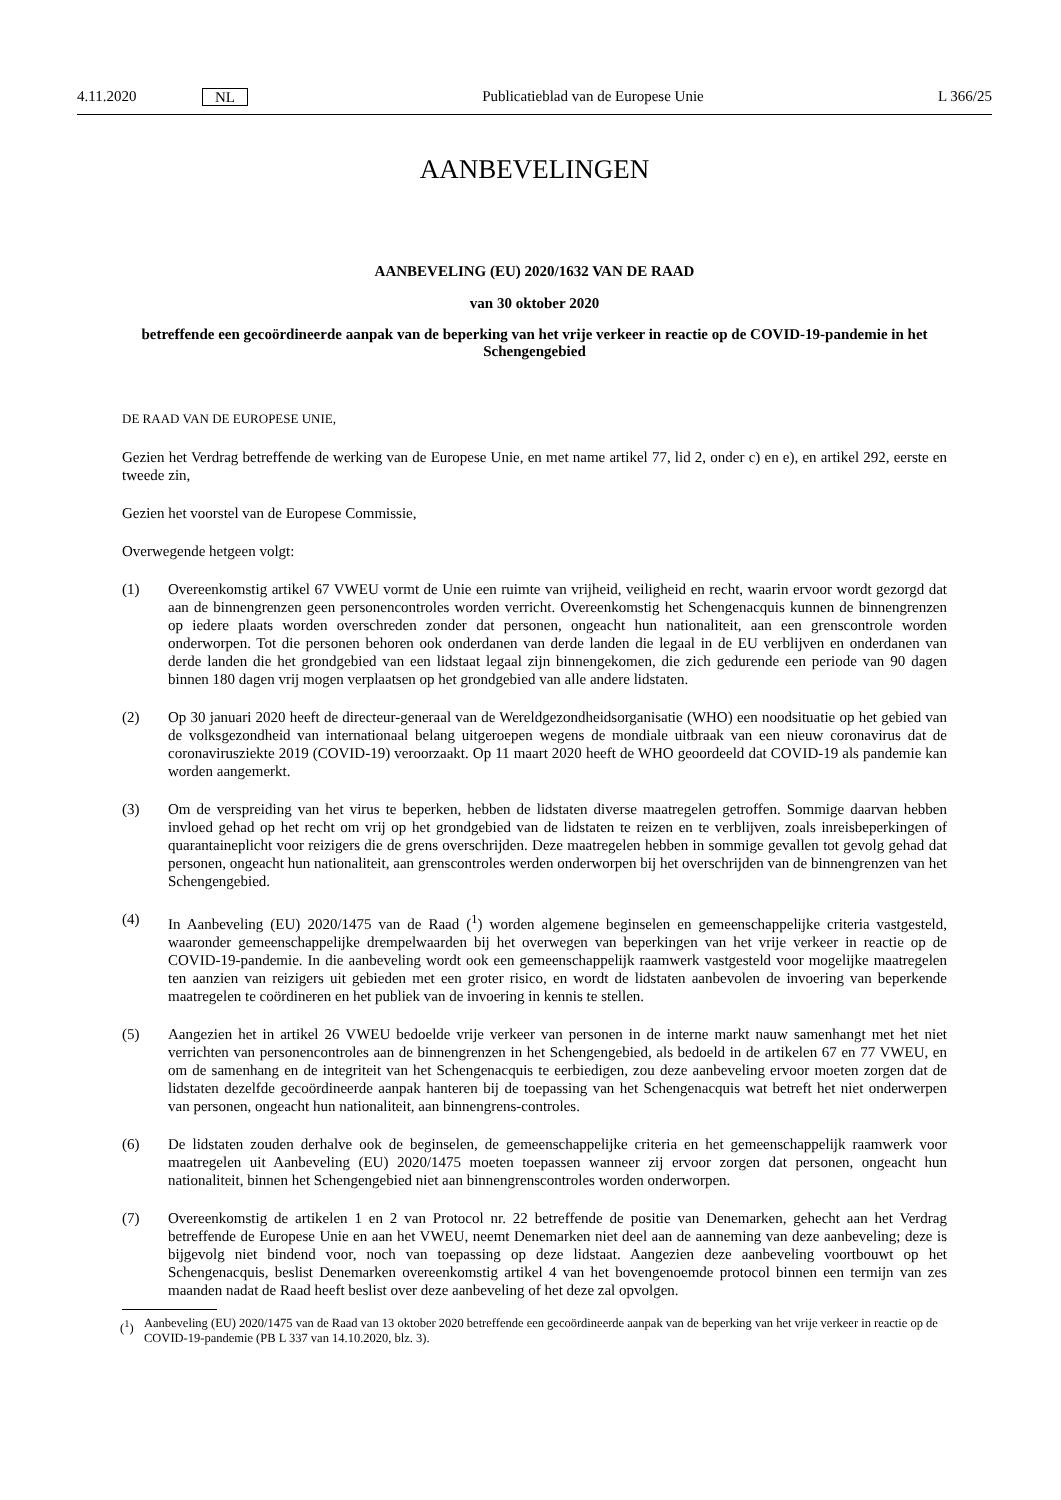4.11.2020 NL Publicatieblad van de Europese Unie L 366/25
AANBEVELINGEN
AANBEVELING (EU) 2020/1632 VAN DE RAAD
van 30 oktober 2020
betreffende een gecoördineerde aanpak van de beperking van het vrije verkeer in reactie op de COVID-19-pandemie in het Schengengebied
DE RAAD VAN DE EUROPESE UNIE,
Gezien het Verdrag betreffende de werking van de Europese Unie, en met name artikel 77, lid 2, onder c) en e), en artikel 292, eerste en tweede zin,
Gezien het voorstel van de Europese Commissie,
Overwegende hetgeen volgt:
(1) Overeenkomstig artikel 67 VWEU vormt de Unie een ruimte van vrijheid, veiligheid en recht, waarin ervoor wordt gezorgd dat aan de binnengrenzen geen personencontroles worden verricht. Overeenkomstig het Schengenacquis kunnen de binnengrenzen op iedere plaats worden overschreden zonder dat personen, ongeacht hun nationaliteit, aan een grenscontrole worden onderworpen. Tot die personen behoren ook onderdanen van derde landen die legaal in de EU verblijven en onderdanen van derde landen die het grondgebied van een lidstaat legaal zijn binnengekomen, die zich gedurende een periode van 90 dagen binnen 180 dagen vrij mogen verplaatsen op het grondgebied van alle andere lidstaten.
(2) Op 30 januari 2020 heeft de directeur-generaal van de Wereldgezondheidsorganisatie (WHO) een noodsituatie op het gebied van de volksgezondheid van internationaal belang uitgeroepen wegens de mondiale uitbraak van een nieuw coronavirus dat de coronavirusziekte 2019 (COVID-19) veroorzaakt. Op 11 maart 2020 heeft de WHO geoordeeld dat COVID-19 als pandemie kan worden aangemerkt.
(3) Om de verspreiding van het virus te beperken, hebben de lidstaten diverse maatregelen getroffen. Sommige daarvan hebben invloed gehad op het recht om vrij op het grondgebied van de lidstaten te reizen en te verblijven, zoals inreisbeperkingen of quarantaineplicht voor reizigers die de grens overschrijden. Deze maatregelen hebben in sommige gevallen tot gevolg gehad dat personen, ongeacht hun nationaliteit, aan grenscontroles werden onderworpen bij het overschrijden van de binnengrenzen van het Schengengebied.
(4) In Aanbeveling (EU) 2020/1475 van de Raad (<sup>1</sup>) worden algemene beginselen en gemeenschappelijke criteria vastgesteld, waaronder gemeenschappelijke drempelwaarden bij het overwegen van beperkingen van het vrije verkeer in reactie op de COVID-19-pandemie. In die aanbeveling wordt ook een gemeenschappelijk raamwerk vastgesteld voor mogelijke maatregelen ten aanzien van reizigers uit gebieden met een groter risico, en wordt de lidstaten aanbevolen de invoering van beperkende maatregelen te coördineren en het publiek van de invoering in kennis te stellen.
(5) Aangezien het in artikel 26 VWEU bedoelde vrije verkeer van personen in de interne markt nauw samenhangt met het niet verrichten van personencontroles aan de binnengrenzen in het Schengengebied, als bedoeld in de artikelen 67 en 77 VWEU, en om de samenhang en de integriteit van het Schengenacquis te eerbiedigen, zou deze aanbeveling ervoor moeten zorgen dat de lidstaten dezelfde gecoördineerde aanpak hanteren bij de toepassing van het Schengenacquis wat betreft het niet onderwerpen van personen, ongeacht hun nationaliteit, aan binnengrens-controles.
(6) De lidstaten zouden derhalve ook de beginselen, de gemeenschappelijke criteria en het gemeenschappelijk raamwerk voor maatregelen uit Aanbeveling (EU) 2020/1475 moeten toepassen wanneer zij ervoor zorgen dat personen, ongeacht hun nationaliteit, binnen het Schengengebied niet aan binnengrenscontroles worden onderworpen.
(7) Overeenkomstig de artikelen 1 en 2 van Protocol nr. 22 betreffende de positie van Denemarken, gehecht aan het Verdrag betreffende de Europese Unie en aan het VWEU, neemt Denemarken niet deel aan de aanneming van deze aanbeveling; deze is bijgevolg niet bindend voor, noch van toepassing op deze lidstaat. Aangezien deze aanbeveling voortbouwt op het Schengenacquis, beslist Denemarken overeenkomstig artikel 4 van het bovengenoemde protocol binnen een termijn van zes maanden nadat de Raad heeft beslist over deze aanbeveling of het deze zal opvolgen.
(<sup>1</sup>) Aanbeveling (EU) 2020/1475 van de Raad van 13 oktober 2020 betreffende een gecoördineerde aanpak van de beperking van het vrije verkeer in reactie op de COVID-19-pandemie (PB L 337 van 14.10.2020, blz. 3).